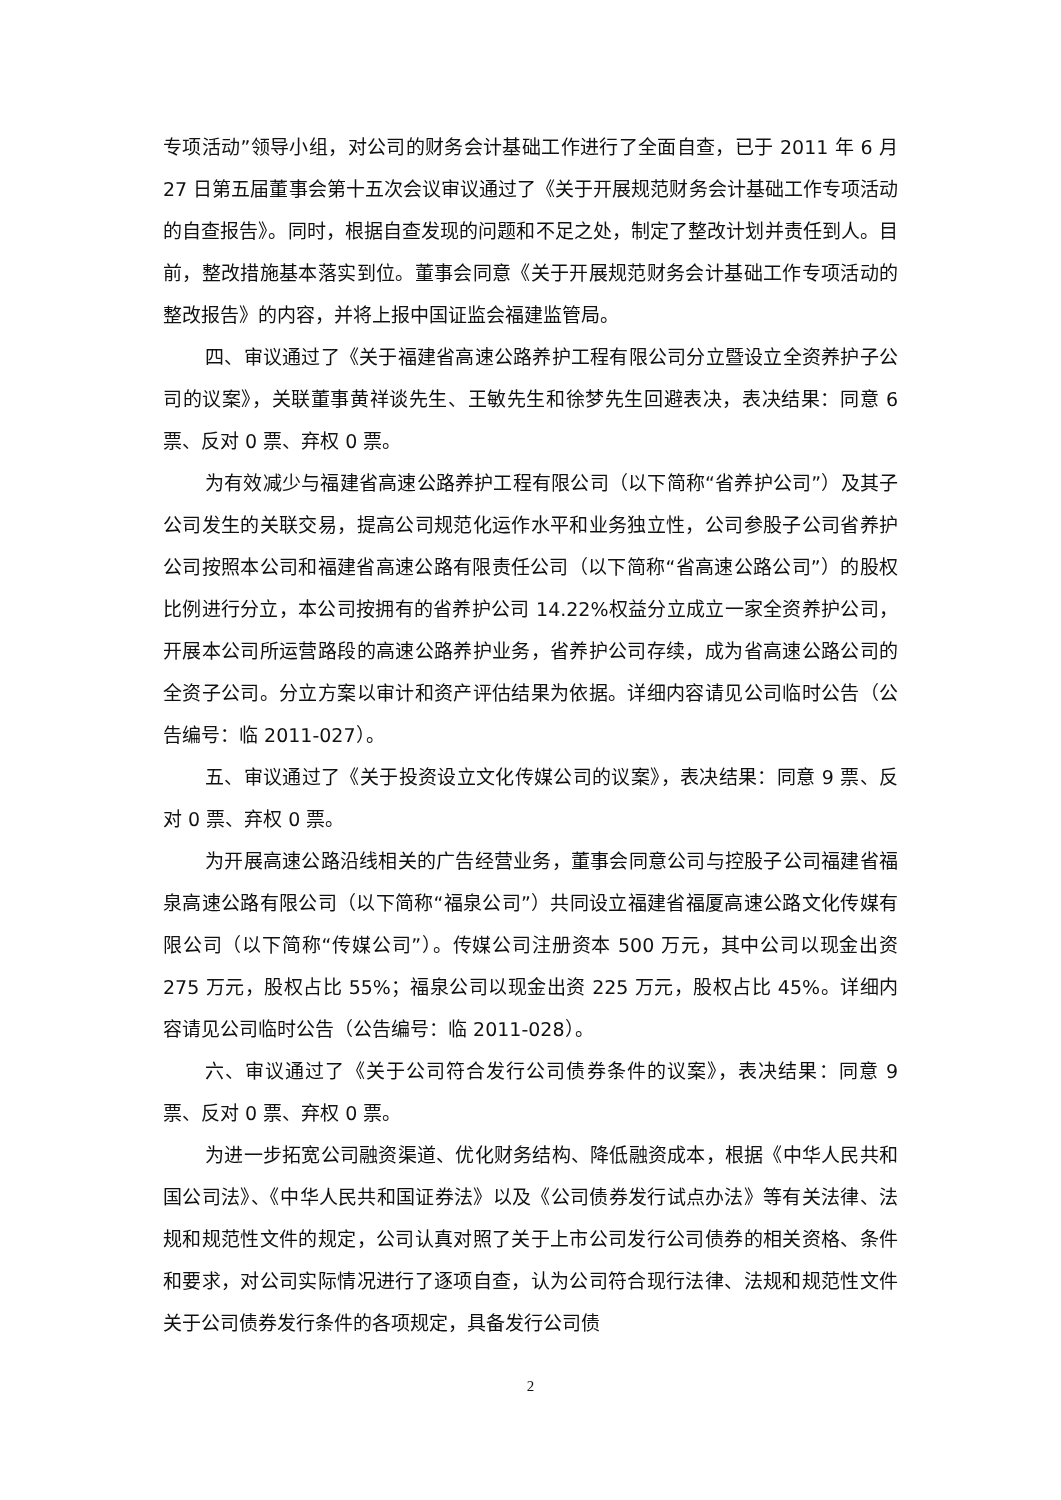专项活动”领导小组，对公司的财务会计基础工作进行了全面自查，已于 2011 年 6 月 27 日第五届董事会第十五次会议审议通过了《关于开展规范财务会计基础工作专项活动的自查报告》。同时，根据自查发现的问题和不足之处，制定了整改计划并责任到人。目前，整改措施基本落实到位。董事会同意《关于开展规范财务会计基础工作专项活动的整改报告》的内容，并将上报中国证监会福建监管局。
四、审议通过了《关于福建省高速公路养护工程有限公司分立暨设立全资养护子公司的议案》，关联董事黄祥谈先生、王敏先生和徐梦先生回避表决，表决结果：同意 6 票、反对 0 票、弃权 0 票。
为有效减少与福建省高速公路养护工程有限公司（以下简称“省养护公司”）及其子公司发生的关联交易，提高公司规范化运作水平和业务独立性，公司参股子公司省养护公司按照本公司和福建省高速公路有限责任公司（以下简称“省高速公路公司”）的股权比例进行分立，本公司按拥有的省养护公司 14.22%权益分立成立一家全资养护公司，开展本公司所运营路段的高速公路养护业务，省养护公司存续，成为省高速公路公司的全资子公司。分立方案以审计和资产评估结果为依据。详细内容请见公司临时公告（公告编号：临 2011-027）。
五、审议通过了《关于投资设立文化传媒公司的议案》，表决结果：同意 9 票、反对 0 票、弃权 0 票。
为开展高速公路沿线相关的广告经营业务，董事会同意公司与控股子公司福建省福泉高速公路有限公司（以下简称“福泉公司”）共同设立福建省福厦高速公路文化传媒有限公司（以下简称“传媒公司”）。传媒公司注册资本 500 万元，其中公司以现金出资 275 万元，股权占比 55%；福泉公司以现金出资 225 万元，股权占比 45%。详细内容请见公司临时公告（公告编号：临 2011-028）。
六、审议通过了《关于公司符合发行公司债券条件的议案》，表决结果：同意 9 票、反对 0 票、弃权 0 票。
为进一步拓宽公司融资渠道、优化财务结构、降低融资成本，根据《中华人民共和国公司法》、《中华人民共和国证券法》以及《公司债券发行试点办法》等有关法律、法规和规范性文件的规定，公司认真对照了关于上市公司发行公司债券的相关资格、条件和要求，对公司实际情况进行了逐项自查，认为公司符合现行法律、法规和规范性文件关于公司债券发行条件的各项规定，具备发行公司债
2